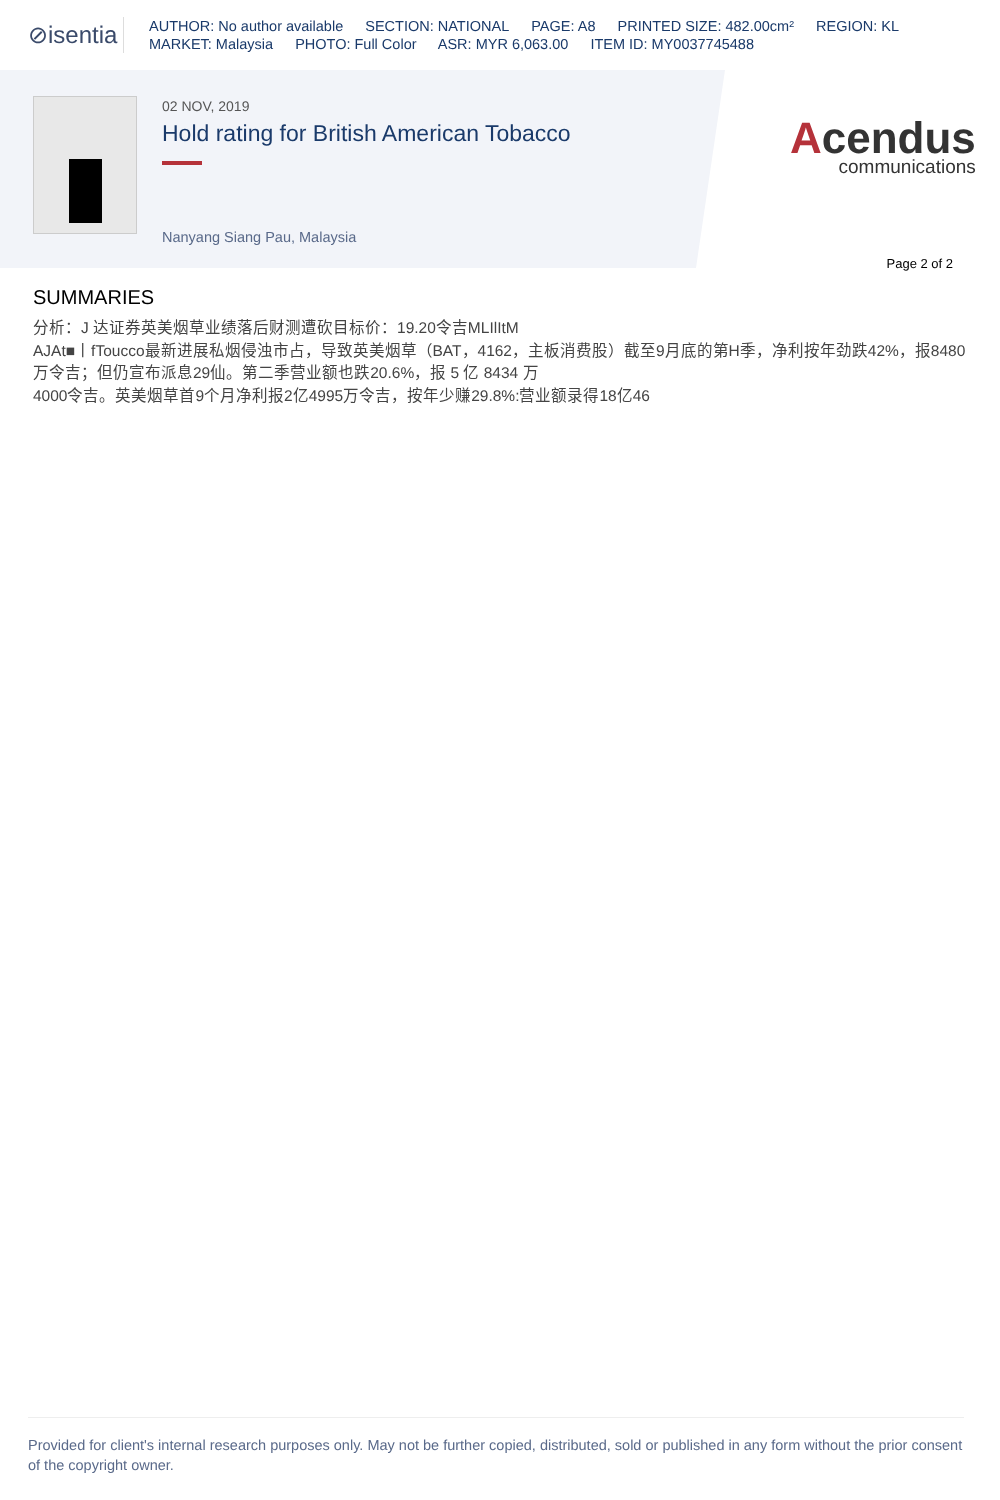⊘isentia
AUTHOR: No author available SECTION: NATIONAL PAGE: A8 PRINTED SIZE: 482.00cm² REGION: KL
MARKET: Malaysia PHOTO: Full Color ASR: MYR 6,063.00 ITEM ID: MY0037745488
02 NOV, 2019
Hold rating for British American Tobacco
Nanyang Siang Pau, Malaysia
Acendus
communications
Page 2 of 2
SUMMARIES
分析：J 达证券英美烟草业绩落后财测遭砍目标价：19.20令吉MLIlItM
AJAt■丨fToucco最新进展私烟侵浊市占，导致英美烟草（BAT，4162，主板消费股）截至9月底的第H季，净利按年劲跌42%，报8480万令吉；但仍宣布派息29仙。第二季营业额也跌20.6%，报 5 亿 8434 万
4000令吉。英美烟草首9个月净利报2亿4995万令吉，按年少赚29.8%:营业额录得18亿46
Provided for client's internal research purposes only. May not be further copied, distributed, sold or published in any form without the prior consent of the copyright owner.